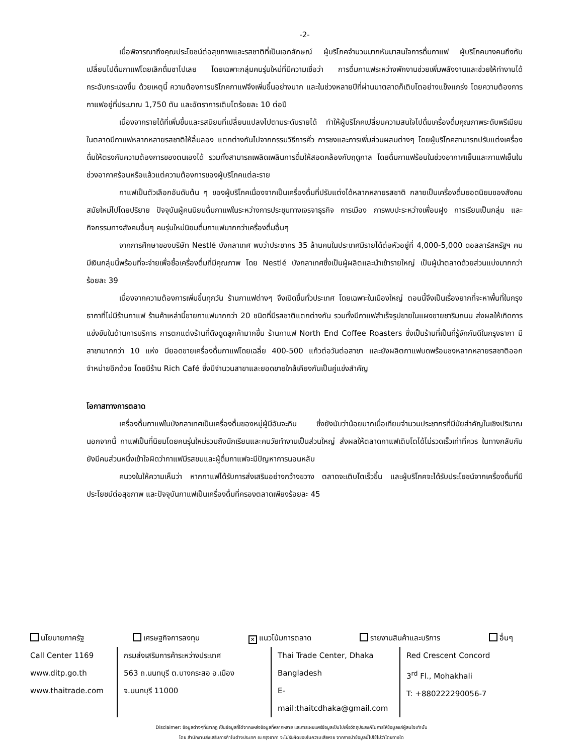-2-
เมื่อพิจารณาถึงคุณประโยชน์ต่อสุขภาพและรสชาติที่เป็นเอกลักษณ์ ผู้บริโภคจำนวนมากหันมาสนใจการดื่มกาแฟ ผู้บริโภคบางคนถึงกับเปลี่ยนไปดื่มกาแฟโดยเลิกดื่มชาไปเลย โดยเฉพาะกลุ่มคนรุ่นใหม่ที่มีความเชื่อว่า การดื่มกาแฟระหว่างพักงานช่วยเพิ่มพลังงานและช่วยให้ทำงานได้กระฉับกระเฉงขึ้น ด้วยเหตุนี้ ความต้องการบริโภคกาแฟจึงเพิ่มขึ้นอย่างมาก และในช่วงหลายปีที่ผ่านมาตลาดก็เติบโตอย่างแข็งแกร่ง โดยความต้องการกาแฟอยู่ที่ประมาณ 1,750 ตัน และอัตราการเติบโตร้อยละ 10 ต่อปี
เนื่องจากรายได้ที่เพิ่มขึ้นและรสนิยมที่เปลี่ยนแปลงไปตามระดับรายได้ ทำให้ผู้บริโภคเปลี่ยนความสนใจไปดื่มเครื่องดื่มคุณภาพระดับพรีเมียม ในตลาดมีกาแฟหลากหลายรสชาติให้ลิ้มลอง แตกต่างกันไปจากกรรมวิธีการคั่ว การชงและการเพิ่มส่วนผสมต่างๆ โดยผู้บริโภคสามารถปรับแต่งเครื่องดื่มให้ตรงกับความต้องการของตนเองได้ รวมทั้งสามารถเพลิดเพลินการดื่มให้สอดคล้องกับฤดูกาล โดยดื่มกาแฟร้อนในช่วงอากาศเย็นและกาแฟเย็นในช่วงอากาศร้อนหรือแล้วแต่ความต้องการของผู้บริโภคแต่ละราย
กาแฟเป็นตัวเลือกอันดับต้น ๆ ของผู้บริโภคเนื่องจากเป็นเครื่องดื่มที่ปรับแต่งได้หลากหลายรสชาติ กลายเป็นเครื่องดื่มยอดนิยมของสังคมสมัยใหม่ไปโดยปริยาย ปัจจุบันผู้คนนิยมดื่มกาแฟในระหว่างการประชุมทางเจรจาธุรกิจ การเมือง การพบปะระหว่างเพื่อนฝูง การเรียนเป็นกลุ่ม และกิจกรรมทางสังคมอื่นๆ คนรุ่นใหม่นิยมดื่มกาแฟมากกว่าเครื่องดื่มอื่นๆ
จากการศึกษาของบริษัท Nestlé บังกลาเทศ พบว่าประชากร 35 ล้านคนในประเทศมีรายได้ต่อหัวอยู่ที่ 4,000-5,000 ดอลลาร์สหรัฐฯ คนมีเงินกลุ่มนี้พร้อมที่จะจ่ายเพื่อซื้อเครื่องดื่มที่มีคุณภาพ โดย Nestlé บังกลาเทศซึ่งเป็นผู้ผลิตและนำเข้ารายใหญ่ เป็นผู้นำตลาดด้วยส่วนแบ่งมากกว่าร้อยละ 39
เนื่องจากความต้องการเพิ่มขึ้นทุกวัน ร้านกาแฟต่างๆ จึงเปิดขึ้นทั่วประเทศ โดยเฉพาะในเมืองใหญ่ ตอนนี้จึงเป็นเรื่องยากที่จะหาพื้นที่ในกรุงธากาที่ไม่มีร้านกาแฟ ร้านค้าเหล่านี้ขายกาแฟมากกว่า 20 ชนิดที่มีรสชาติแตกต่างกัน รวมทั้งมีกาแฟสำเร็จรูปขายในแผงขายชาริมถนน ส่งผลให้เกิดการแข่งขันในด้านการบริการ การตกแต่งร้านที่ดึงดูดลูกค้ามากขึ้น ร้านกาแฟ North End Coffee Roasters ซึ่งเป็นร้านที่เป็นที่รู้จักกันดีในกรุงธากา มีสาขามากกว่า 10 แห่ง มียอดขายเครื่องดื่มกาแฟโดยเฉลี่ย 400-500 แก้วต่อวันต่อสาขา และยังผลิตกาแฟบดพร้อมชงหลากหลายรสชาติออกจำหน่ายอีกด้วย โดยมีร้าน Rich Café ซึ่งมีจำนวนสาขาและยอดขายใกล้เคียงกันเป็นคู่แข่งสำคัญ
โอกาสทางการตลาด
เครื่องดื่มกาแฟในบังกลาเทศเป็นเครื่องดื่มของหมู่ผู้มีอันจะกิน ซึ่งยังนับว่าน้อยมากเมื่อเทียบจำนวนประชากรที่มีนัยสำคัญในเชิงปริมาณ นอกจากนี้ กาแฟเป็นที่นิยมโดยคนรุ่นใหม่รวมถึงนักเรียนและคนวัยทำงานเป็นส่วนใหญ่ ส่งผลให้ตลาดกาแฟเติบโตได้ไม่รวดเร็วเท่าที่ควร ในทางกลับกัน ยังมีคนส่วนหนึ่งเข้าใจผิดว่ากาแฟมีรสขมและผู้ดื่มกาแฟจะมีปัญหาการนอนหลับ
คนวงในให้ความเห็นว่า หากกาแฟได้รับการส่งเสริมอย่างกว้างขวาง ตลาดจะเติบโตเร็วขึ้น และผู้บริโภคจะได้รับประโยชน์จากเครื่องดื่มที่มีประโยชน์ต่อสุขภาพ และปัจจุบันกาแฟเป็นเครื่องดื่มที่ครองตลาดเพียงร้อยละ 45
นโยบายภาครัฐ เศรษฐกิจการลงทุน ✕ แนวโน้มการตลาด รายงานสินค้าและบริการ อื่นๆ
Call Center 1169
www.ditp.go.th
www.thaitrade.com
กรมส่งเสริมการค้าระหว่างประเทศ
563 ถ.นนทบุรี ต.บางกระสอ อ.เมือง
จ.นนทบุรี 11000
Thai Trade Center, Dhaka
Bangladesh
E-mail:thaitcdhaka@gmail.com
Red Crescent Concord
3<sup>rd</sup> Fl., Mohakhali
T: +880222290056-7
Disclaimer: ข้อมูลต่างๆที่ปรากฏ เป็นข้อมูลที่ได้จากแหล่งข้อมูลที่หลากหลาย และการเผยแพร่ข้อมูลเป็นไปเพื่อวัตถุประสงค์ในการให้ข้อมูลแก่ผู้สนใจเท่านั้น
โดย สำนักงานส่งเสริมการค้าในต่างประเทศ ณ กรุงธากา จะไม่รับผิดชอบในความเสียหาย จากการนำข้อมูลนี้ไปใช้ไม่ว่าโดยทางใด